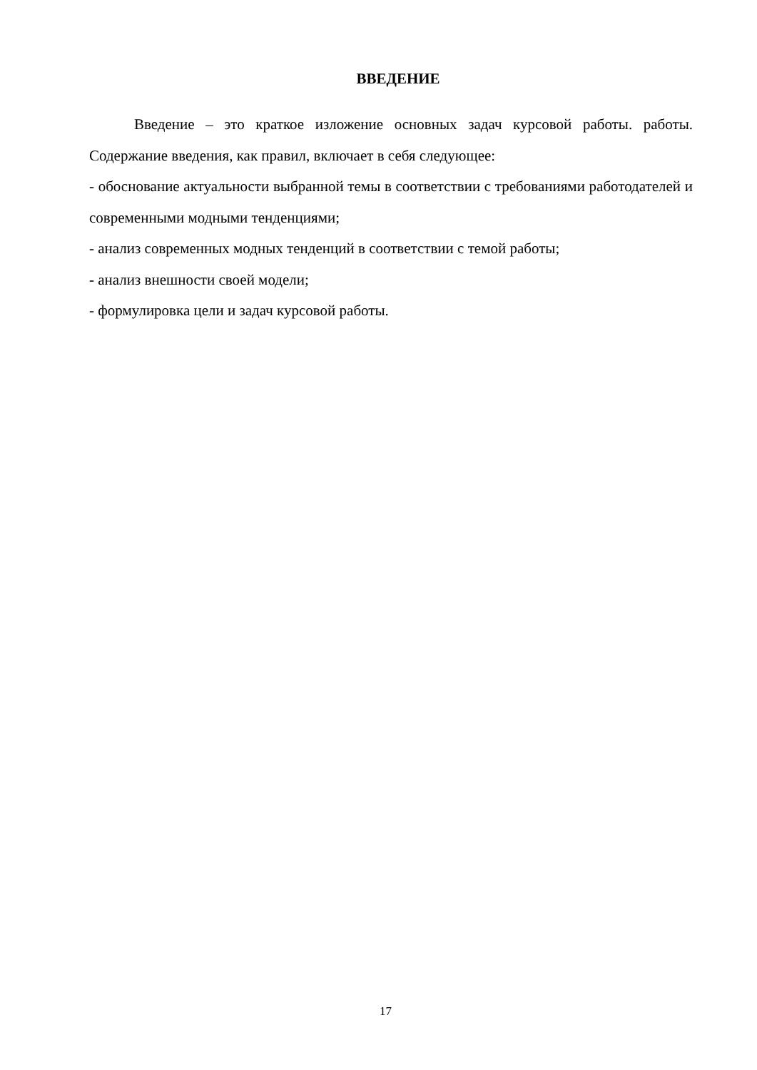ВВЕДЕНИЕ
Введение – это краткое изложение основных задач курсовой работы. работы. Содержание введения, как правил, включает в себя следующее:
- обоснование актуальности выбранной темы в соответствии с требованиями работодателей и современными модными тенденциями;
- анализ современных модных тенденций в соответствии с темой работы;
- анализ внешности своей модели;
- формулировка цели и задач курсовой работы.
17